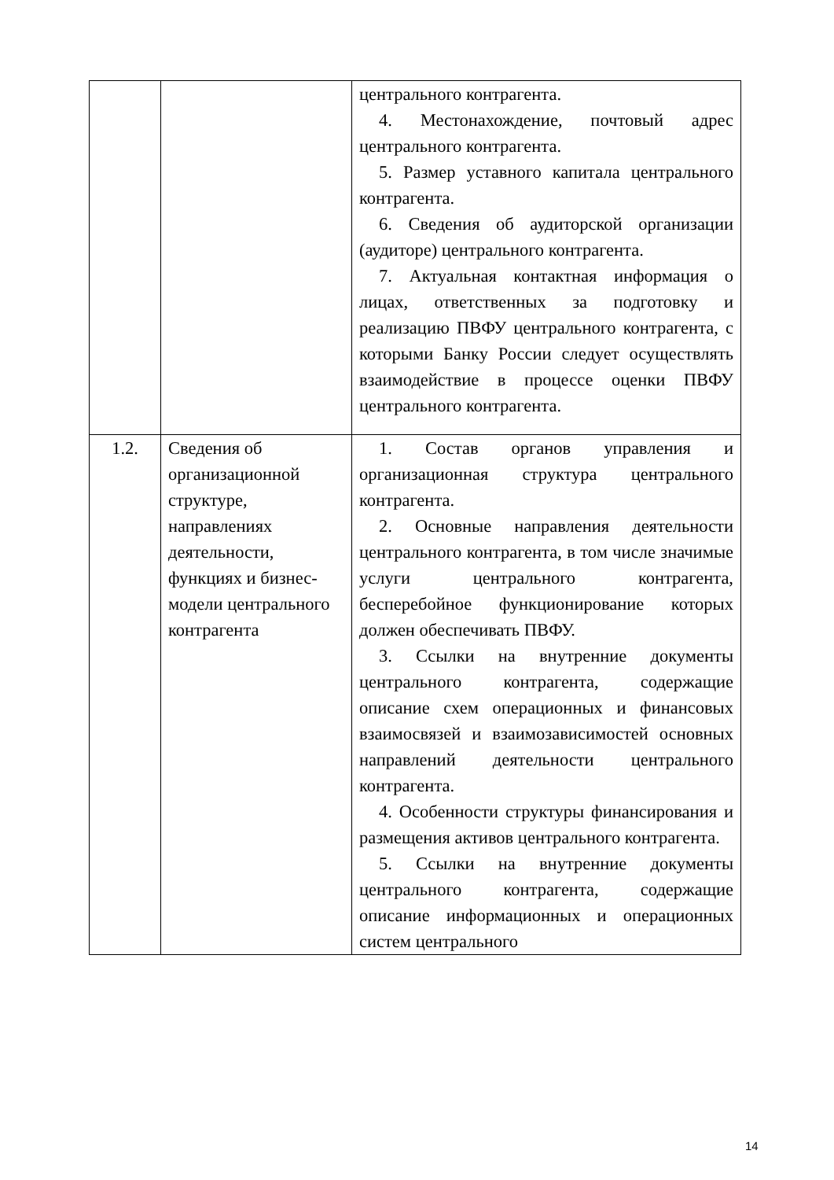| | | центрального контрагента. 4. Местонахождение, почтовый адрес центрального контрагента. 5. Размер уставного капитала центрального контрагента. 6. Сведения об аудиторской организации (аудиторе) центрального контрагента. 7. Актуальная контактная информация о лицах, ответственных за подготовку и реализацию ПВФУ центрального контрагента, с которыми Банку России следует осуществлять взаимодействие в процессе оценки ПВФУ центрального контрагента. |
| 1.2. | Сведения об организационной структуре, направлениях деятельности, функциях и бизнес-модели центрального контрагента | 1. Состав органов управления и организационная структура центрального контрагента. 2. Основные направления деятельности центрального контрагента, в том числе значимые услуги центрального контрагента, бесперебойное функционирование которых должен обеспечивать ПВФУ. 3. Ссылки на внутренние документы центрального контрагента, содержащие описание схем операционных и финансовых взаимосвязей и взаимозависимостей основных направлений деятельности центрального контрагента. 4. Особенности структуры финансирования и размещения активов центрального контрагента. 5. Ссылки на внутренние документы центрального контрагента, содержащие описание информационных и операционных систем центрального |
14